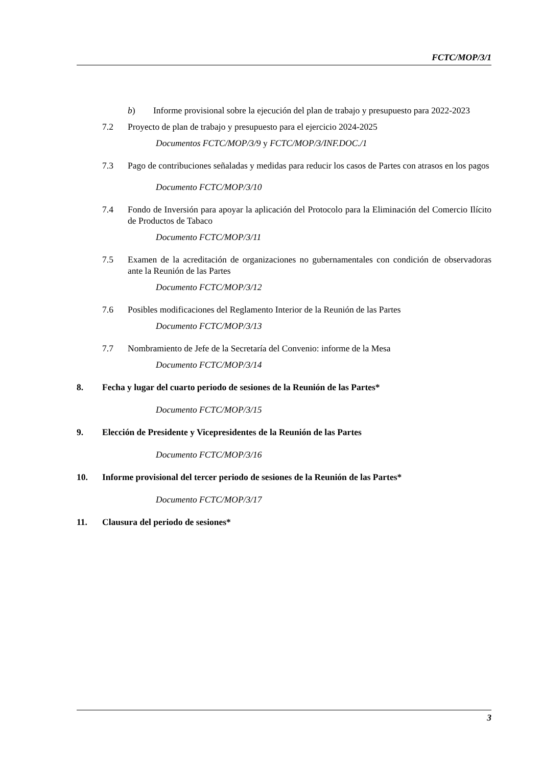FCTC/MOP/3/1
b) Informe provisional sobre la ejecución del plan de trabajo y presupuesto para 2022-2023
7.2 Proyecto de plan de trabajo y presupuesto para el ejercicio 2024-2025
Documentos FCTC/MOP/3/9 y FCTC/MOP/3/INF.DOC./1
7.3 Pago de contribuciones señaladas y medidas para reducir los casos de Partes con atrasos en los pagos
Documento FCTC/MOP/3/10
7.4 Fondo de Inversión para apoyar la aplicación del Protocolo para la Eliminación del Comercio Ilícito de Productos de Tabaco
Documento FCTC/MOP/3/11
7.5 Examen de la acreditación de organizaciones no gubernamentales con condición de observadoras ante la Reunión de las Partes
Documento FCTC/MOP/3/12
7.6 Posibles modificaciones del Reglamento Interior de la Reunión de las Partes
Documento FCTC/MOP/3/13
7.7 Nombramiento de Jefe de la Secretaría del Convenio: informe de la Mesa
Documento FCTC/MOP/3/14
8. Fecha y lugar del cuarto periodo de sesiones de la Reunión de las Partes*
Documento FCTC/MOP/3/15
9. Elección de Presidente y Vicepresidentes de la Reunión de las Partes
Documento FCTC/MOP/3/16
10. Informe provisional del tercer periodo de sesiones de la Reunión de las Partes*
Documento FCTC/MOP/3/17
11. Clausura del periodo de sesiones*
3